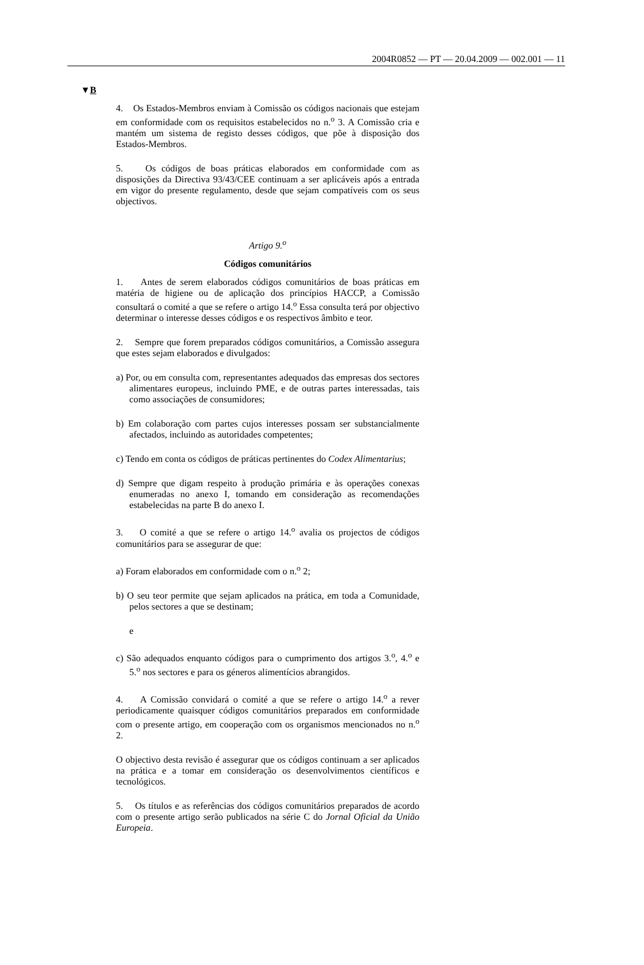2004R0852 — PT — 20.04.2009 — 002.001 — 11
▼B
4. Os Estados-Membros enviam à Comissão os códigos nacionais que estejam em conformidade com os requisitos estabelecidos no n.<sup>o</sup> 3. A Comissão cria e mantém um sistema de registo desses códigos, que põe à disposição dos Estados-Membros.
5. Os códigos de boas práticas elaborados em conformidade com as disposições da Directiva 93/43/CEE continuam a ser aplicáveis após a entrada em vigor do presente regulamento, desde que sejam compatíveis com os seus objectivos.
Artigo 9.<sup>o</sup>
Códigos comunitários
1. Antes de serem elaborados códigos comunitários de boas práticas em matéria de higiene ou de aplicação dos princípios HACCP, a Comissão consultará o comité a que se refere o artigo 14.<sup>o</sup> Essa consulta terá por objectivo determinar o interesse desses códigos e os respectivos âmbito e teor.
2. Sempre que forem preparados códigos comunitários, a Comissão assegura que estes sejam elaborados e divulgados:
a) Por, ou em consulta com, representantes adequados das empresas dos sectores alimentares europeus, incluindo PME, e de outras partes interessadas, tais como associações de consumidores;
b) Em colaboração com partes cujos interesses possam ser substancialmente afectados, incluindo as autoridades competentes;
c) Tendo em conta os códigos de práticas pertinentes do Codex Alimentarius;
d) Sempre que digam respeito à produção primária e às operações conexas enumeradas no anexo I, tomando em consideração as recomendações estabelecidas na parte B do anexo I.
3. O comité a que se refere o artigo 14.<sup>o</sup> avalia os projectos de códigos comunitários para se assegurar de que:
a) Foram elaborados em conformidade com o n.<sup>o</sup> 2;
b) O seu teor permite que sejam aplicados na prática, em toda a Comunidade, pelos sectores a que se destinam;
e
c) São adequados enquanto códigos para o cumprimento dos artigos 3.<sup>o</sup>, 4.<sup>o</sup> e 5.<sup>o</sup> nos sectores e para os géneros alimentícios abrangidos.
4. A Comissão convidará o comité a que se refere o artigo 14.<sup>o</sup> a rever periodicamente quaisquer códigos comunitários preparados em conformidade com o presente artigo, em cooperação com os organismos mencionados no n.<sup>o</sup> 2.
O objectivo desta revisão é assegurar que os códigos continuam a ser aplicados na prática e a tomar em consideração os desenvolvimentos científicos e tecnológicos.
5. Os títulos e as referências dos códigos comunitários preparados de acordo com o presente artigo serão publicados na série C do Jornal Oficial da União Europeia.